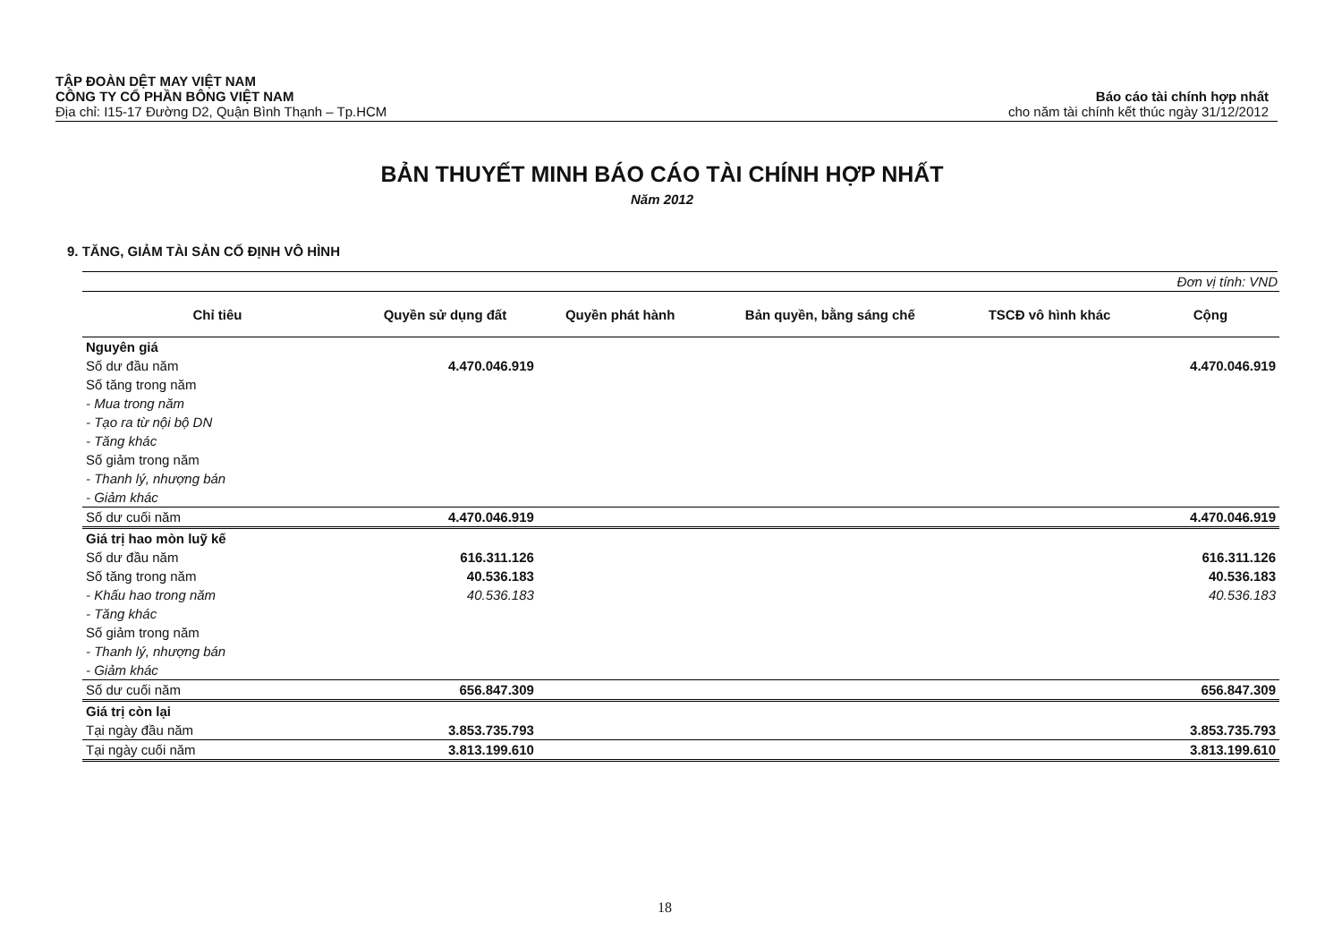TẬP ĐOÀN DỆT MAY VIỆT NAM
CÔNG TY CỔ PHẦN BÔNG VIỆT NAM
Địa chỉ: I15-17 Đường D2, Quận Bình Thạnh – Tp.HCM
Báo cáo tài chính hợp nhất
cho năm tài chính kết thúc ngày 31/12/2012
BẢN THUYẾT MINH BÁO CÁO TÀI CHÍNH HỢP NHẤT
Năm 2012
9. TĂNG, GIẢM TÀI SẢN CỐ ĐỊNH VÔ HÌNH
Đơn vị tính: VND
| Chỉ tiêu | Quyền sử dụng đất | Quyền phát hành | Bản quyền, bằng sáng chế | TSCĐ vô hình khác | Cộng |
| --- | --- | --- | --- | --- | --- |
| Nguyên giá | | | | | |
| Số dư đầu năm | 4.470.046.919 | | | | 4.470.046.919 |
| Số tăng trong năm | | | | | |
| - Mua trong năm | | | | | |
| - Tạo ra từ nội bộ DN | | | | | |
| - Tăng khác | | | | | |
| Số giảm trong năm | | | | | |
| - Thanh lý, nhượng bán | | | | | |
| - Giảm khác | | | | | |
| Số dư cuối năm | 4.470.046.919 | | | | 4.470.046.919 |
| Giá trị hao mòn luỹ kế | | | | | |
| Số dư đầu năm | 616.311.126 | | | | 616.311.126 |
| Số tăng trong năm | 40.536.183 | | | | 40.536.183 |
| - Khấu hao trong năm | 40.536.183 | | | | 40.536.183 |
| - Tăng khác | | | | | |
| Số giảm trong năm | | | | | |
| - Thanh lý, nhượng bán | | | | | |
| - Giảm khác | | | | | |
| Số dư cuối năm | 656.847.309 | | | | 656.847.309 |
| Giá trị còn lại | | | | | |
| Tại ngày đầu năm | 3.853.735.793 | | | | 3.853.735.793 |
| Tại ngày cuối năm | 3.813.199.610 | | | | 3.813.199.610 |
18